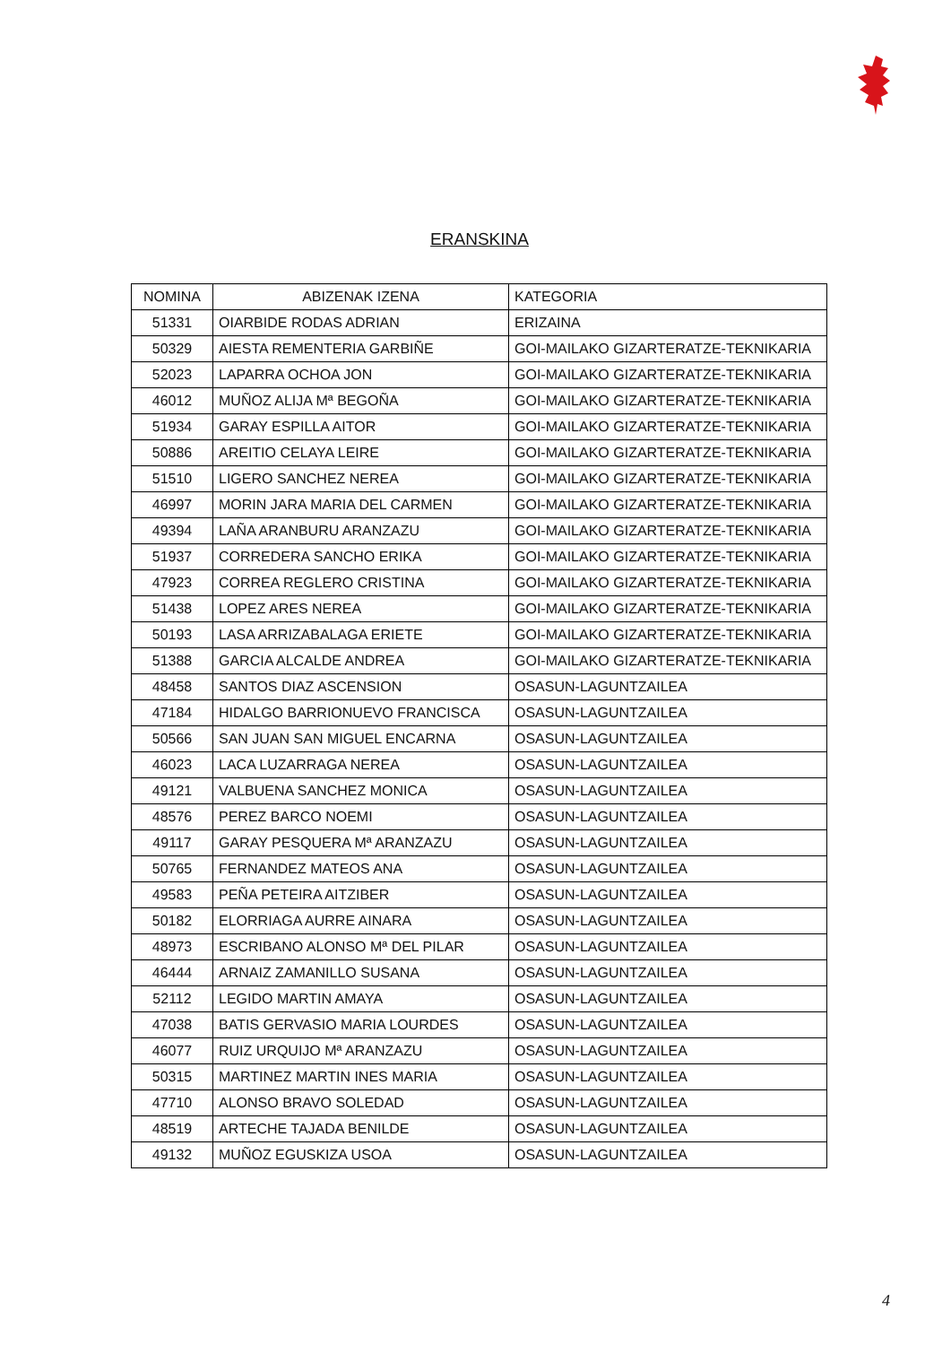ERANSKINA
| NOMINA | ABIZENAK IZENA | KATEGORIA |
| --- | --- | --- |
| 51331 | OIARBIDE RODAS ADRIAN | ERIZAINA |
| 50329 | AIESTA REMENTERIA GARBIÑE | GOI-MAILAKO GIZARTERATZE-TEKNIKARIA |
| 52023 | LAPARRA OCHOA JON | GOI-MAILAKO GIZARTERATZE-TEKNIKARIA |
| 46012 | MUÑOZ ALIJA Mª BEGOÑA | GOI-MAILAKO GIZARTERATZE-TEKNIKARIA |
| 51934 | GARAY ESPILLA AITOR | GOI-MAILAKO GIZARTERATZE-TEKNIKARIA |
| 50886 | AREITIO CELAYA LEIRE | GOI-MAILAKO GIZARTERATZE-TEKNIKARIA |
| 51510 | LIGERO SANCHEZ NEREA | GOI-MAILAKO GIZARTERATZE-TEKNIKARIA |
| 46997 | MORIN JARA MARIA DEL CARMEN | GOI-MAILAKO GIZARTERATZE-TEKNIKARIA |
| 49394 | LAÑA ARANBURU ARANZAZU | GOI-MAILAKO GIZARTERATZE-TEKNIKARIA |
| 51937 | CORREDERA SANCHO ERIKA | GOI-MAILAKO GIZARTERATZE-TEKNIKARIA |
| 47923 | CORREA REGLERO CRISTINA | GOI-MAILAKO GIZARTERATZE-TEKNIKARIA |
| 51438 | LOPEZ ARES NEREA | GOI-MAILAKO GIZARTERATZE-TEKNIKARIA |
| 50193 | LASA ARRIZABALAGA ERIETE | GOI-MAILAKO GIZARTERATZE-TEKNIKARIA |
| 51388 | GARCIA ALCALDE ANDREA | GOI-MAILAKO GIZARTERATZE-TEKNIKARIA |
| 48458 | SANTOS DIAZ ASCENSION | OSASUN-LAGUNTZAILEA |
| 47184 | HIDALGO BARRIONUEVO FRANCISCA | OSASUN-LAGUNTZAILEA |
| 50566 | SAN JUAN SAN MIGUEL ENCARNA | OSASUN-LAGUNTZAILEA |
| 46023 | LACA LUZARRAGA NEREA | OSASUN-LAGUNTZAILEA |
| 49121 | VALBUENA SANCHEZ MONICA | OSASUN-LAGUNTZAILEA |
| 48576 | PEREZ BARCO NOEMI | OSASUN-LAGUNTZAILEA |
| 49117 | GARAY PESQUERA Mª ARANZAZU | OSASUN-LAGUNTZAILEA |
| 50765 | FERNANDEZ MATEOS ANA | OSASUN-LAGUNTZAILEA |
| 49583 | PEÑA PETEIRA AITZIBER | OSASUN-LAGUNTZAILEA |
| 50182 | ELORRIAGA AURRE AINARA | OSASUN-LAGUNTZAILEA |
| 48973 | ESCRIBANO ALONSO Mª DEL PILAR | OSASUN-LAGUNTZAILEA |
| 46444 | ARNAIZ ZAMANILLO SUSANA | OSASUN-LAGUNTZAILEA |
| 52112 | LEGIDO MARTIN AMAYA | OSASUN-LAGUNTZAILEA |
| 47038 | BATIS GERVASIO MARIA LOURDES | OSASUN-LAGUNTZAILEA |
| 46077 | RUIZ URQUIJO Mª ARANZAZU | OSASUN-LAGUNTZAILEA |
| 50315 | MARTINEZ MARTIN INES MARIA | OSASUN-LAGUNTZAILEA |
| 47710 | ALONSO BRAVO SOLEDAD | OSASUN-LAGUNTZAILEA |
| 48519 | ARTECHE TAJADA BENILDE | OSASUN-LAGUNTZAILEA |
| 49132 | MUÑOZ EGUSKIZA USOA | OSASUN-LAGUNTZAILEA |
4